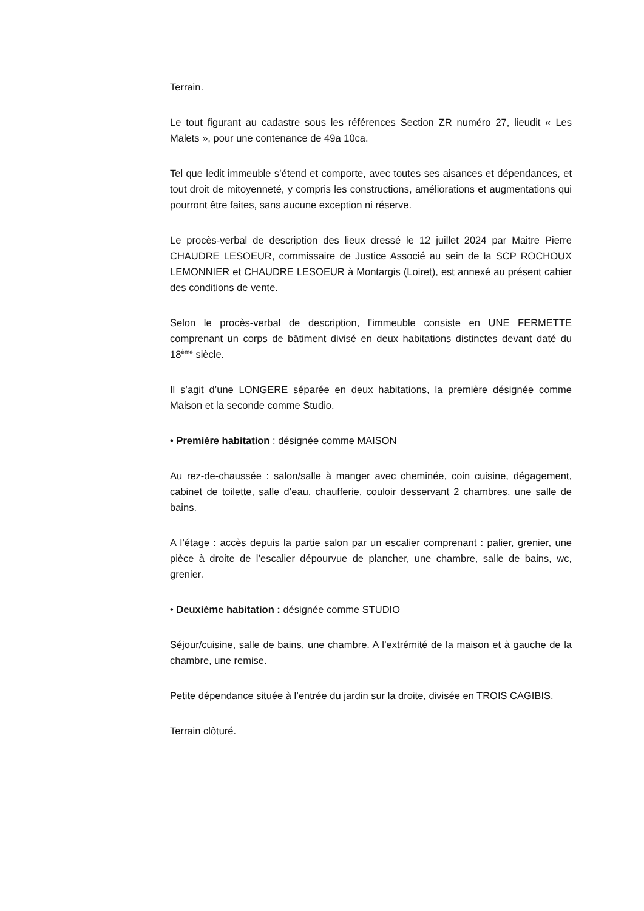Terrain.
Le tout figurant au cadastre sous les références Section ZR numéro 27, lieudit « Les Malets », pour une contenance de 49a 10ca.
Tel que ledit immeuble s’étend et comporte, avec toutes ses aisances et dépendances, et tout droit de mitoyenneté, y compris les constructions, améliorations et augmentations qui pourront être faites, sans aucune exception ni réserve.
Le procès-verbal de description des lieux dressé le 12 juillet 2024 par Maitre Pierre CHAUDRE LESOEUR, commissaire de Justice Associé au sein de la SCP ROCHOUX LEMONNIER et CHAUDRE LESOEUR à Montargis (Loiret), est annexé au présent cahier des conditions de vente.
Selon le procès-verbal de description, l’immeuble consiste en UNE FERMETTE comprenant un corps de bâtiment divisé en deux habitations distinctes devant daté du 18<sup>ème</sup> siècle.
Il s’agit d’une LONGERE séparée en deux habitations, la première désignée comme Maison et la seconde comme Studio.
• Première habitation : désignée comme MAISON
Au rez-de-chaussée : salon/salle à manger avec cheminée, coin cuisine, dégagement, cabinet de toilette, salle d’eau, chaufferie, couloir desservant 2 chambres, une salle de bains.
A l’étage : accès depuis la partie salon par un escalier comprenant : palier, grenier, une pièce à droite de l’escalier dépourvue de plancher, une chambre, salle de bains, wc, grenier.
• Deuxième habitation : désignée comme STUDIO
Séjour/cuisine, salle de bains, une chambre. A l’extrémité de la maison et à gauche de la chambre, une remise.
Petite dépendance située à l’entrée du jardin sur la droite, divisée en TROIS CAGIBIS.
Terrain clôturé.